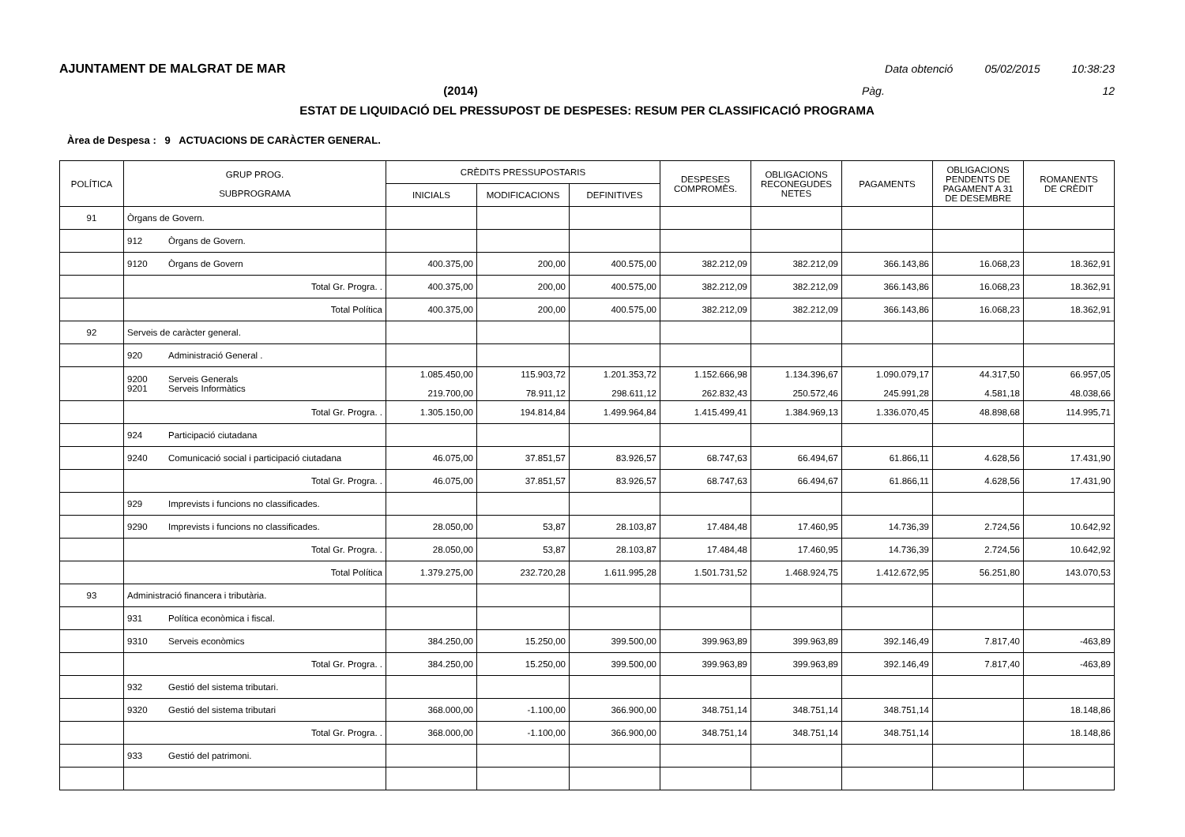AJUNTAMENT DE MALGRAT DE MAR Data obtenció 05/02/2015 10:38:23
(2014) Pàg. 12
ESTAT DE LIQUIDACIÓ DEL PRESSUPOST DE DESPESES: RESUM PER CLASSIFICACIÓ PROGRAMA
Àrea de Despesa : 9 ACTUACIONS DE CARÀCTER GENERAL.
| POLÍTICA | GRUP PROG. SUBPROGRAMA | CRÈDITS PRESSUPOSTARIS | | | DESPESES COMPROMÈS. | OBLIGACIONS RECONEGUDES NETES | PAGAMENTS | OBLIGACIONS PENDENTS DE PAGAMENT A 31 DE DESEMBRE | ROMANENTS DE CRÈDIT |
| --- | --- | --- | --- | --- | --- | --- | --- | --- | --- |
| | | INICIALS | MODIFICACIONS | DEFINITIVES | | | | | |
| 91 | Òrgans de Govern. | | | | | | | | |
| | 912 Òrgans de Govern. | | | | | | | | |
| | 9120 Òrgans de Govern | 400.375,00 | 200,00 | 400.575,00 | 382.212,09 | 382.212,09 | 366.143,86 | 16.068,23 | 18.362,91 |
| | Total Gr. Progra. . | 400.375,00 | 200,00 | 400.575,00 | 382.212,09 | 382.212,09 | 366.143,86 | 16.068,23 | 18.362,91 |
| | Total Política | 400.375,00 | 200,00 | 400.575,00 | 382.212,09 | 382.212,09 | 366.143,86 | 16.068,23 | 18.362,91 |
| 92 | Serveis de caràcter general. | | | | | | | | |
| | 920 Administració General . | | | | | | | | |
| | 9200 Serveis Generals 9201 Serveis Informàtics | 1.085.450,00 219.700,00 | 115.903,72 78.911,12 | 1.201.353,72 298.611,12 | 1.152.666,98 262.832,43 | 1.134.396,67 250.572,46 | 1.090.079,17 245.991,28 | 44.317,50 4.581,18 | 66.957,05 48.038,66 |
| | Total Gr. Progra. . | 1.305.150,00 | 194.814,84 | 1.499.964,84 | 1.415.499,41 | 1.384.969,13 | 1.336.070,45 | 48.898,68 | 114.995,71 |
| | 924 Participació ciutadana | | | | | | | | |
| | 9240 Comunicació social i participació ciutadana | 46.075,00 | 37.851,57 | 83.926,57 | 68.747,63 | 66.494,67 | 61.866,11 | 4.628,56 | 17.431,90 |
| | Total Gr. Progra. . | 46.075,00 | 37.851,57 | 83.926,57 | 68.747,63 | 66.494,67 | 61.866,11 | 4.628,56 | 17.431,90 |
| | 929 Imprevists i funcions no classificades. | | | | | | | | |
| | 9290 Imprevists i funcions no classificades. | 28.050,00 | 53,87 | 28.103,87 | 17.484,48 | 17.460,95 | 14.736,39 | 2.724,56 | 10.642,92 |
| | Total Gr. Progra. . | 28.050,00 | 53,87 | 28.103,87 | 17.484,48 | 17.460,95 | 14.736,39 | 2.724,56 | 10.642,92 |
| | Total Política | 1.379.275,00 | 232.720,28 | 1.611.995,28 | 1.501.731,52 | 1.468.924,75 | 1.412.672,95 | 56.251,80 | 143.070,53 |
| 93 | Administració financera i tributària. | | | | | | | | |
| | 931 Política econòmica i fiscal. | | | | | | | | |
| | 9310 Serveis econòmics | 384.250,00 | 15.250,00 | 399.500,00 | 399.963,89 | 399.963,89 | 392.146,49 | 7.817,40 | -463,89 |
| | Total Gr. Progra. . | 384.250,00 | 15.250,00 | 399.500,00 | 399.963,89 | 399.963,89 | 392.146,49 | 7.817,40 | -463,89 |
| | 932 Gestió del sistema tributari. | | | | | | | | |
| | 9320 Gestió del sistema tributari | 368.000,00 | -1.100,00 | 366.900,00 | 348.751,14 | 348.751,14 | 348.751,14 | | 18.148,86 |
| | Total Gr. Progra. . | 368.000,00 | -1.100,00 | 366.900,00 | 348.751,14 | 348.751,14 | 348.751,14 | | 18.148,86 |
| | 933 Gestió del patrimoni. | | | | | | | | |